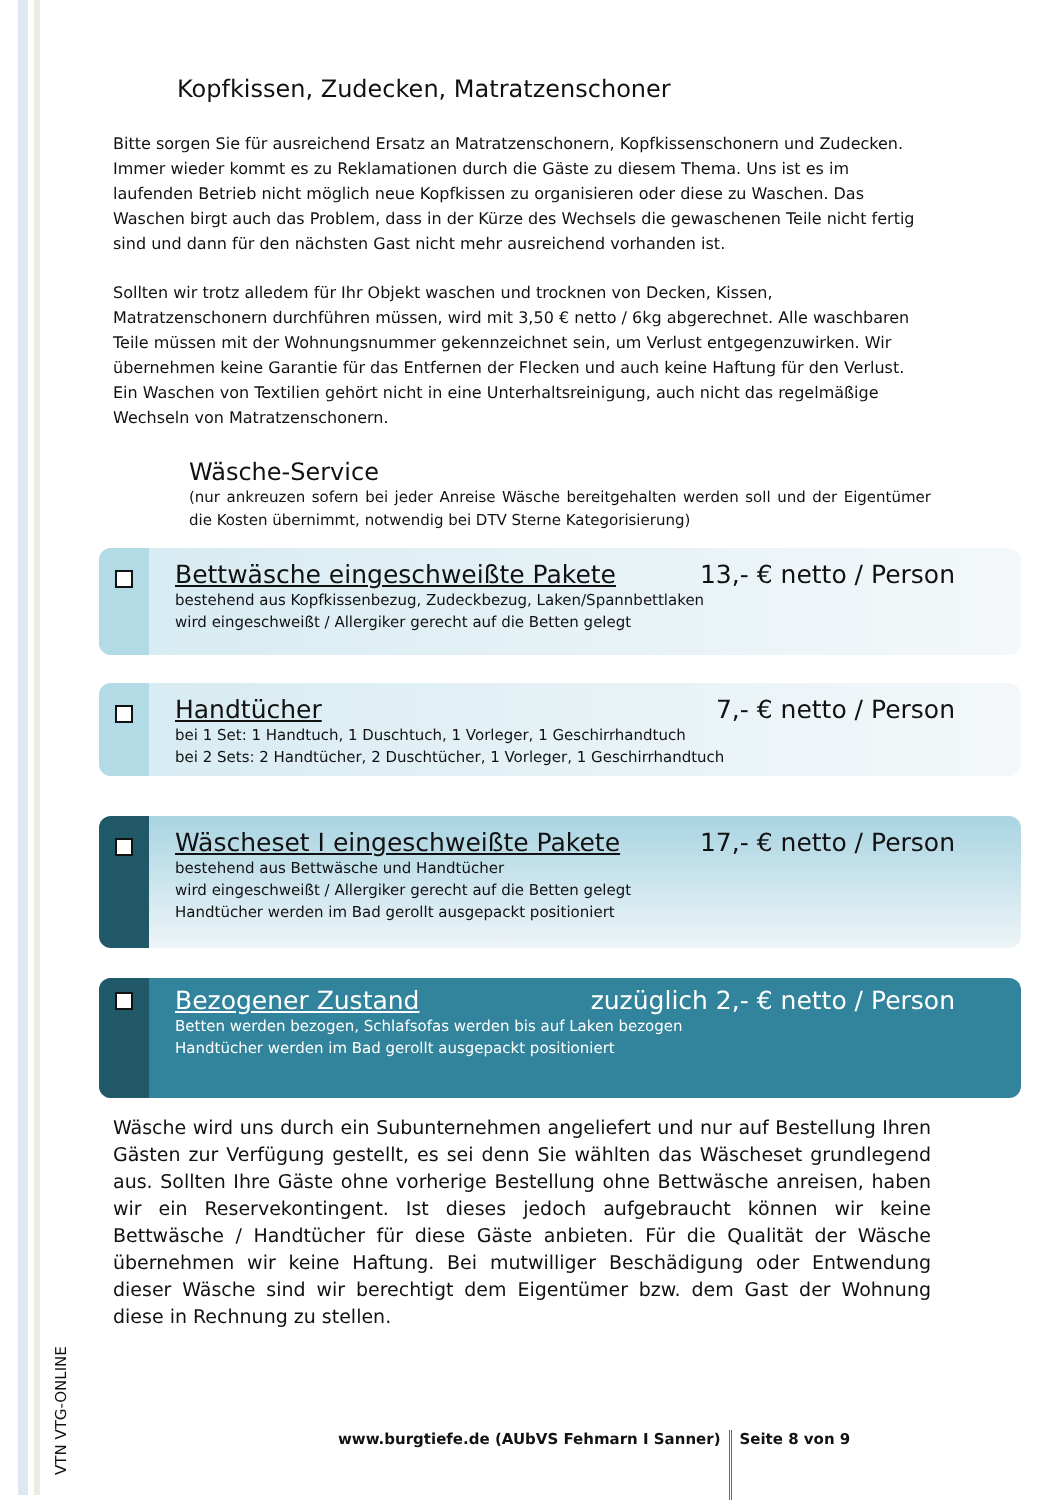Kopfkissen, Zudecken, Matratzenschoner
Bitte sorgen Sie für ausreichend Ersatz an Matratzenschonern, Kopfkissenschonern und Zudecken. Immer wieder kommt es zu Reklamationen durch die Gäste zu diesem Thema. Uns ist es im laufenden Betrieb nicht möglich neue Kopfkissen zu organisieren oder diese zu Waschen. Das Waschen birgt auch das Problem, dass in der Kürze des Wechsels die gewaschenen Teile nicht fertig sind und dann für den nächsten Gast nicht mehr ausreichend vorhanden ist.
Sollten wir trotz alledem für Ihr Objekt waschen und trocknen von Decken, Kissen, Matratzenschonern durchführen müssen, wird mit 3,50 € netto / 6kg abgerechnet. Alle waschbaren Teile müssen mit der Wohnungsnummer gekennzeichnet sein, um Verlust entgegenzuwirken. Wir übernehmen keine Garantie für das Entfernen der Flecken und auch keine Haftung für den Verlust. Ein Waschen von Textilien gehört nicht in eine Unterhaltsreinigung, auch nicht das regelmäßige Wechseln von Matratzenschonern.
Wäsche-Service
(nur ankreuzen sofern bei jeder Anreise Wäsche bereitgehalten werden soll und der Eigentümer die Kosten übernimmt, notwendig bei DTV Sterne Kategorisierung)
Bettwäsche eingeschweißte Pakete 13,- € netto / Person
bestehend aus Kopfkissenbezug, Zudeckbezug, Laken/Spannbettlaken
wird eingeschweißt / Allergiker gerecht auf die Betten gelegt
Handtücher 7,- € netto / Person
bei 1 Set: 1 Handtuch, 1 Duschtuch, 1 Vorleger, 1 Geschirrhandtuch
bei 2 Sets: 2 Handtücher, 2 Duschtücher, 1 Vorleger, 1 Geschirrhandtuch
Wäscheset I eingeschweißte Pakete 17,- € netto / Person
bestehend aus Bettwäsche und Handtücher
wird eingeschweißt / Allergiker gerecht auf die Betten gelegt
Handtücher werden im Bad gerollt ausgepackt positioniert
Bezogener Zustand zuzüglich 2,- € netto / Person
Betten werden bezogen, Schlafsofas werden bis auf Laken bezogen
Handtücher werden im Bad gerollt ausgepackt positioniert
Wäsche wird uns durch ein Subunternehmen angeliefert und nur auf Bestellung Ihren Gästen zur Verfügung gestellt, es sei denn Sie wählten das Wäscheset grundlegend aus. Sollten Ihre Gäste ohne vorherige Bestellung ohne Bettwäsche anreisen, haben wir ein Reservekontingent. Ist dieses jedoch aufgebraucht können wir keine Bettwäsche / Handtücher für diese Gäste anbieten. Für die Qualität der Wäsche übernehmen wir keine Haftung. Bei mutwilliger Beschädigung oder Entwendung dieser Wäsche sind wir berechtigt dem Eigentümer bzw. dem Gast der Wohnung diese in Rechnung zu stellen.
www.burgtiefe.de (AUbVS Fehmarn I Sanner) Seite 8 von 9
VTN VTG-ONLINE